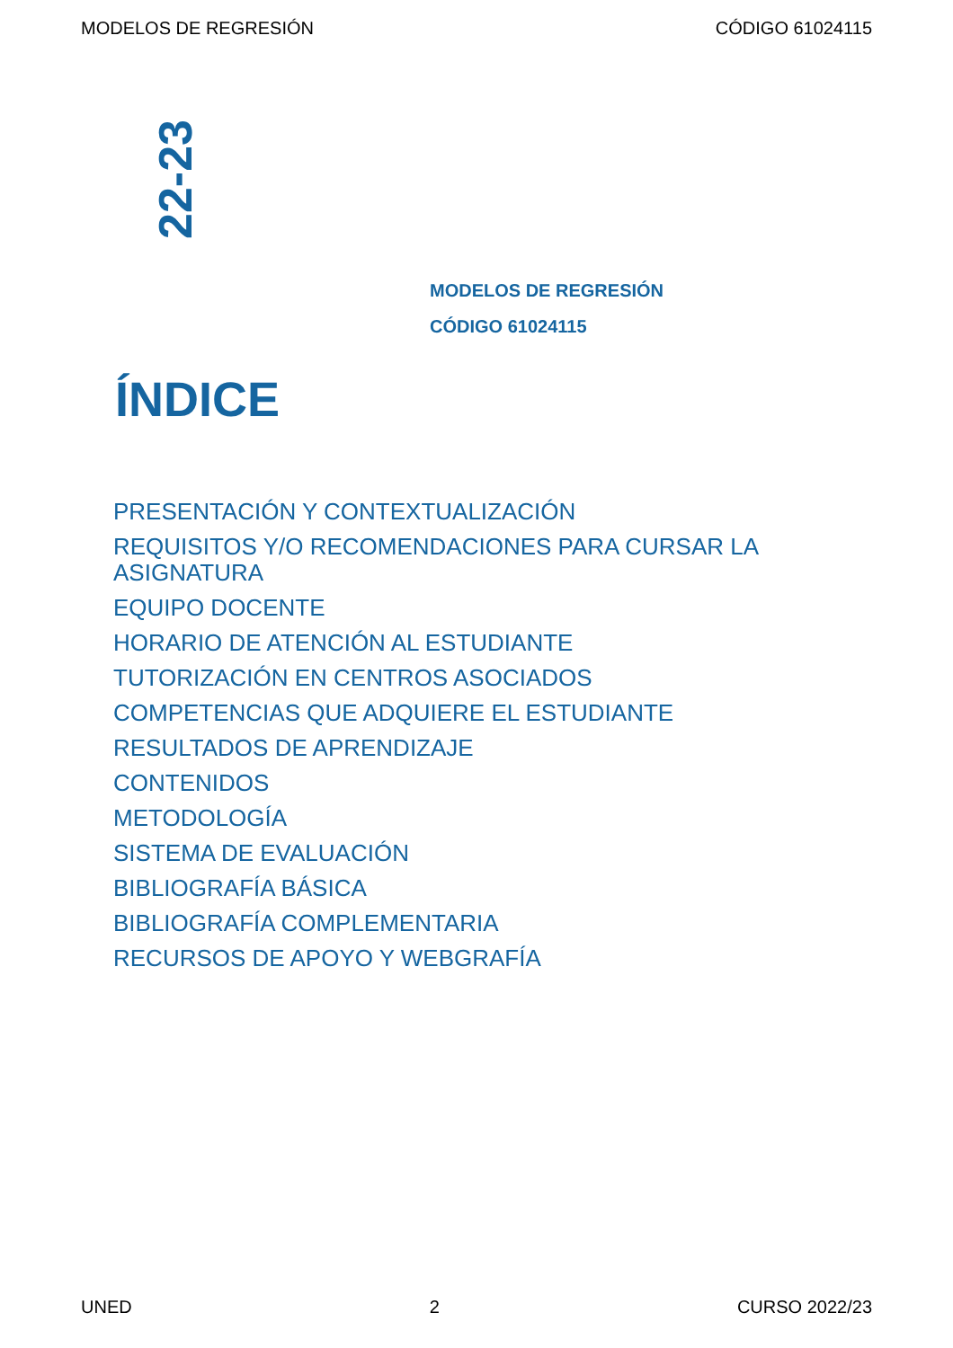MODELOS DE REGRESIÓN CÓDIGO 61024115
22-23
MODELOS DE REGRESIÓN
CÓDIGO 61024115
ÍNDICE
PRESENTACIÓN Y CONTEXTUALIZACIÓN
REQUISITOS Y/O RECOMENDACIONES PARA CURSAR LA ASIGNATURA
EQUIPO DOCENTE
HORARIO DE ATENCIÓN AL ESTUDIANTE
TUTORIZACIÓN EN CENTROS ASOCIADOS
COMPETENCIAS QUE ADQUIERE EL ESTUDIANTE
RESULTADOS DE APRENDIZAJE
CONTENIDOS
METODOLOGÍA
SISTEMA DE EVALUACIÓN
BIBLIOGRAFÍA BÁSICA
BIBLIOGRAFÍA COMPLEMENTARIA
RECURSOS DE APOYO Y WEBGRAFÍA
UNED 2 CURSO 2022/23